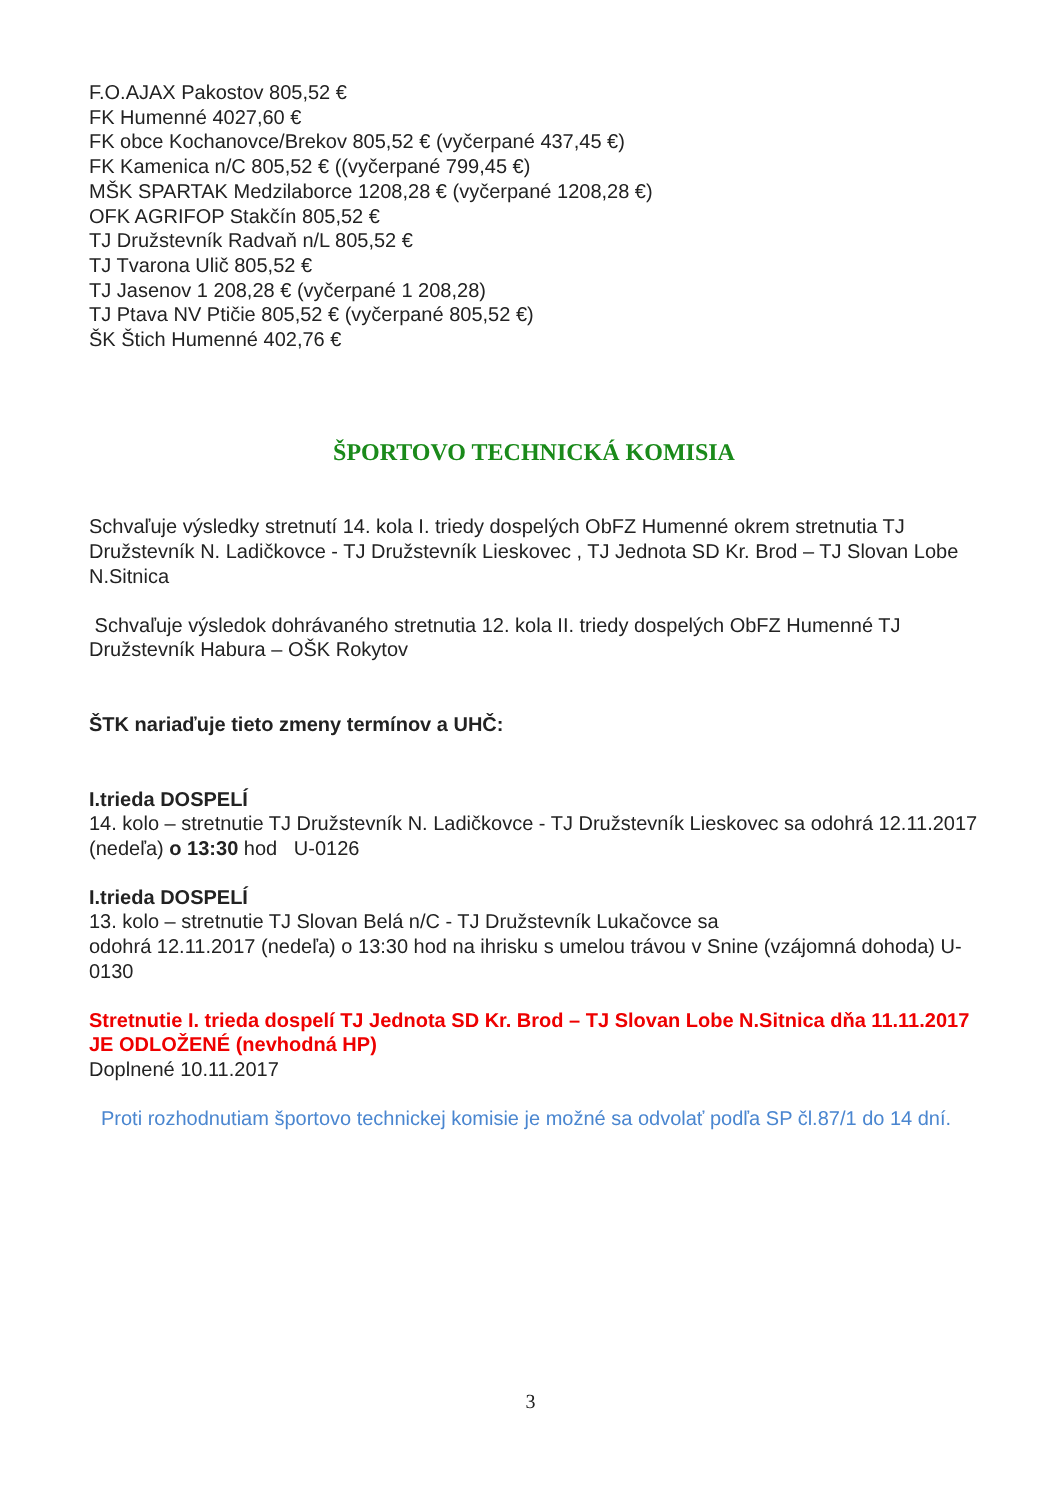F.O.AJAX Pakostov 805,52 €
FK Humenné 4027,60 €
FK obce Kochanovce/Brekov 805,52 € (vyčerpané 437,45 €)
FK Kamenica n/C 805,52 € ((vyčerpané 799,45 €)
MŠK SPARTAK Medzilaborce 1208,28 € (vyčerpané 1208,28 €)
OFK AGRIFOP Stakčín 805,52 €
TJ Družstevník Radvaň n/L 805,52 €
TJ Tvarona Ulič 805,52 €
TJ Jasenov 1 208,28 € (vyčerpané 1 208,28)
TJ Ptava NV Ptičie 805,52 € (vyčerpané 805,52 €)
ŠK Štich Humenné 402,76 €
ŠPORTOVO TECHNICKÁ KOMISIA
Schvaľuje výsledky stretnutí 14. kola I. triedy dospelých ObFZ Humenné okrem stretnutia TJ Družstevník N. Ladičkovce - TJ Družstevník Lieskovec , TJ Jednota SD Kr. Brod – TJ Slovan Lobe N.Sitnica
Schvaľuje výsledok dohrávaného stretnutia 12. kola II. triedy dospelých ObFZ Humenné TJ Družstevník Habura – OŠK Rokytov
ŠTK nariaďuje tieto zmeny termínov a UHČ:
I.trieda DOSPELÍ
14. kolo – stretnutie TJ Družstevník N. Ladičkovce - TJ Družstevník Lieskovec sa odohrá 12.11.2017 (nedeľa) o 13:30 hod U-0126
I.trieda DOSPELÍ
13. kolo – stretnutie TJ Slovan Belá n/C - TJ Družstevník Lukačovce sa
odohrá 12.11.2017 (nedeľa) o 13:30 hod na ihrisku s umelou trávou v Snine (vzájomná dohoda) U-0130
Stretnutie I. trieda dospelí TJ Jednota SD Kr. Brod – TJ Slovan Lobe N.Sitnica dňa 11.11.2017 JE ODLOŽENÉ (nevhodná HP)
Doplnené 10.11.2017
Proti rozhodnutiam športovo technickej komisie je možné sa odvolať podľa SP čl.87/1 do 14 dní.
3